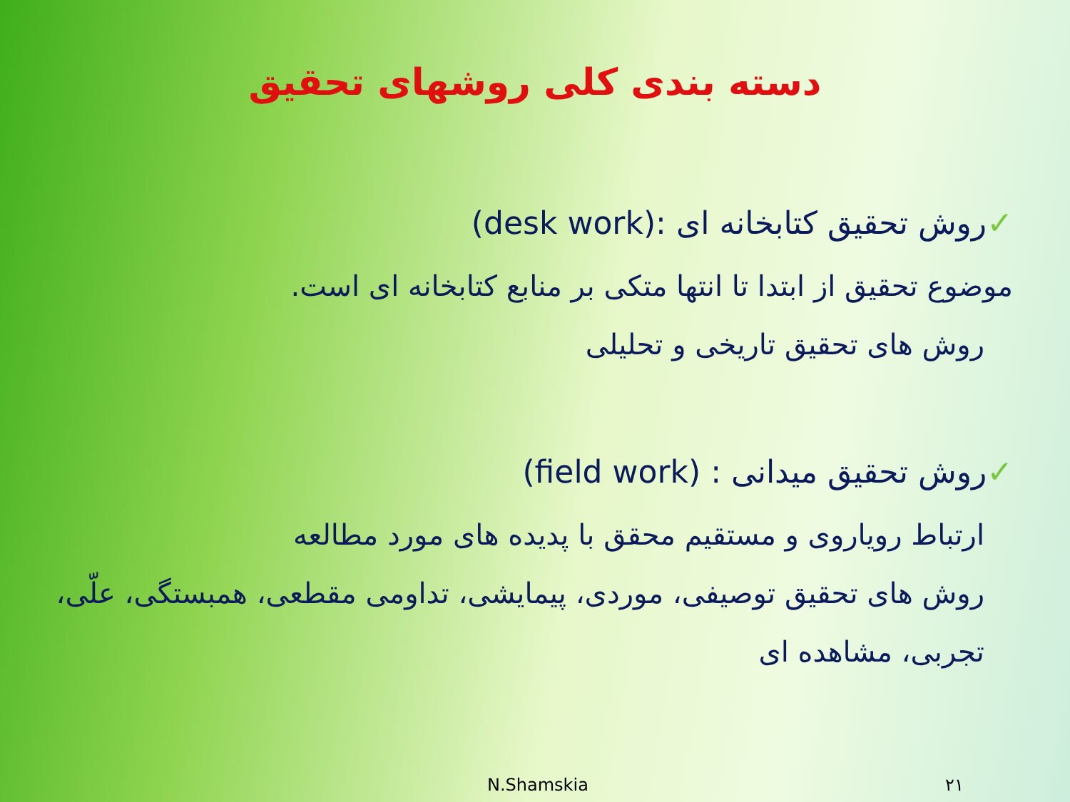دسته بندی کلی روشهای تحقیق
✓روش تحقیق کتابخانه ای :(desk work)
موضوع تحقیق از ابتدا تا انتها متکی بر منابع کتابخانه ای است.
روش های تحقیق تاریخی و تحلیلی
✓روش تحقیق میدانی : (field work)
ارتباط رویاروی و مستقیم محقق با پدیده های مورد مطالعه
روش های تحقیق توصیفی، موردی، پیمایشی، تداومی مقطعی، همبستگی، علّی، تجربی، مشاهده ای
N.Shamskia ۲۱